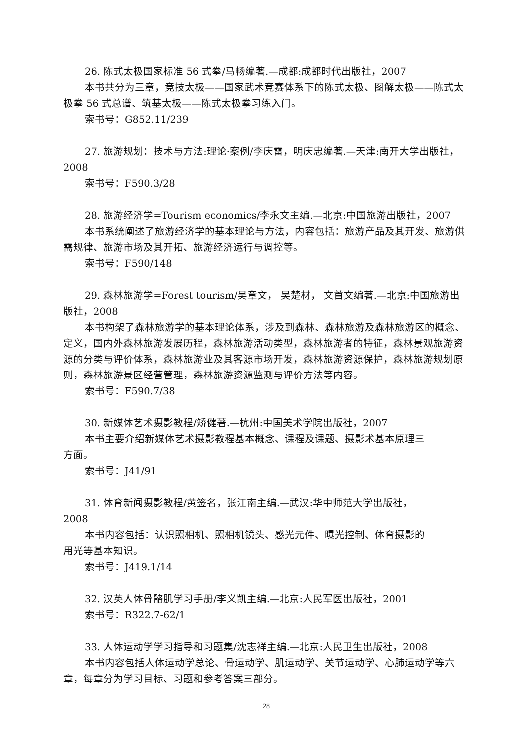26. 陈式太极国家标准 56 式拳/马畅编著.—成都:成都时代出版社，2007
本书共分为三章，竞技太极——国家武术竞赛体系下的陈式太极、图解太极——陈式太极拳 56 式总谱、筑基太极——陈式太极拳习练入门。
索书号：G852.11/239
27. 旅游规划：技术与方法:理论·案例/李庆雷，明庆忠编著.—天津:南开大学出版社，2008
索书号：F590.3/28
28. 旅游经济学=Tourism economics/李永文主编.—北京:中国旅游出版社，2007
本书系统阐述了旅游经济学的基本理论与方法，内容包括：旅游产品及其开发、旅游供需规律、旅游市场及其开拓、旅游经济运行与调控等。
索书号：F590/148
29. 森林旅游学=Forest tourism/吴章文， 吴楚材， 文首文编著.—北京:中国旅游出版社，2008
本书构架了森林旅游学的基本理论体系，涉及到森林、森林旅游及森林旅游区的概念、定义，国内外森林旅游发展历程，森林旅游活动类型，森林旅游者的特征，森林景观旅游资源的分类与评价体系，森林旅游业及其客源市场开发，森林旅游资源保护，森林旅游规划原则，森林旅游景区经营管理，森林旅游资源监测与评价方法等内容。
索书号：F590.7/38
30. 新媒体艺术摄影教程/矫健著.—杭州:中国美术学院出版社，2007
本书主要介绍新媒体艺术摄影教程基本概念、课程及课题、摄影术基本原理三
方面。
索书号：J41/91
31. 体育新闻摄影教程/黄签名，张江南主编.—武汉:华中师范大学出版社，
2008
本书内容包括：认识照相机、照相机镜头、感光元件、曝光控制、体育摄影的
用光等基本知识。
索书号：J419.1/14
32. 汉英人体骨骼肌学习手册/李义凯主编.—北京:人民军医出版社，2001
索书号：R322.7-62/1
33. 人体运动学学习指导和习题集/沈志祥主编.—北京:人民卫生出版社，2008
本书内容包括人体运动学总论、骨运动学、肌运动学、关节运动学、心肺运动学等六章，每章分为学习目标、习题和参考答案三部分。
28